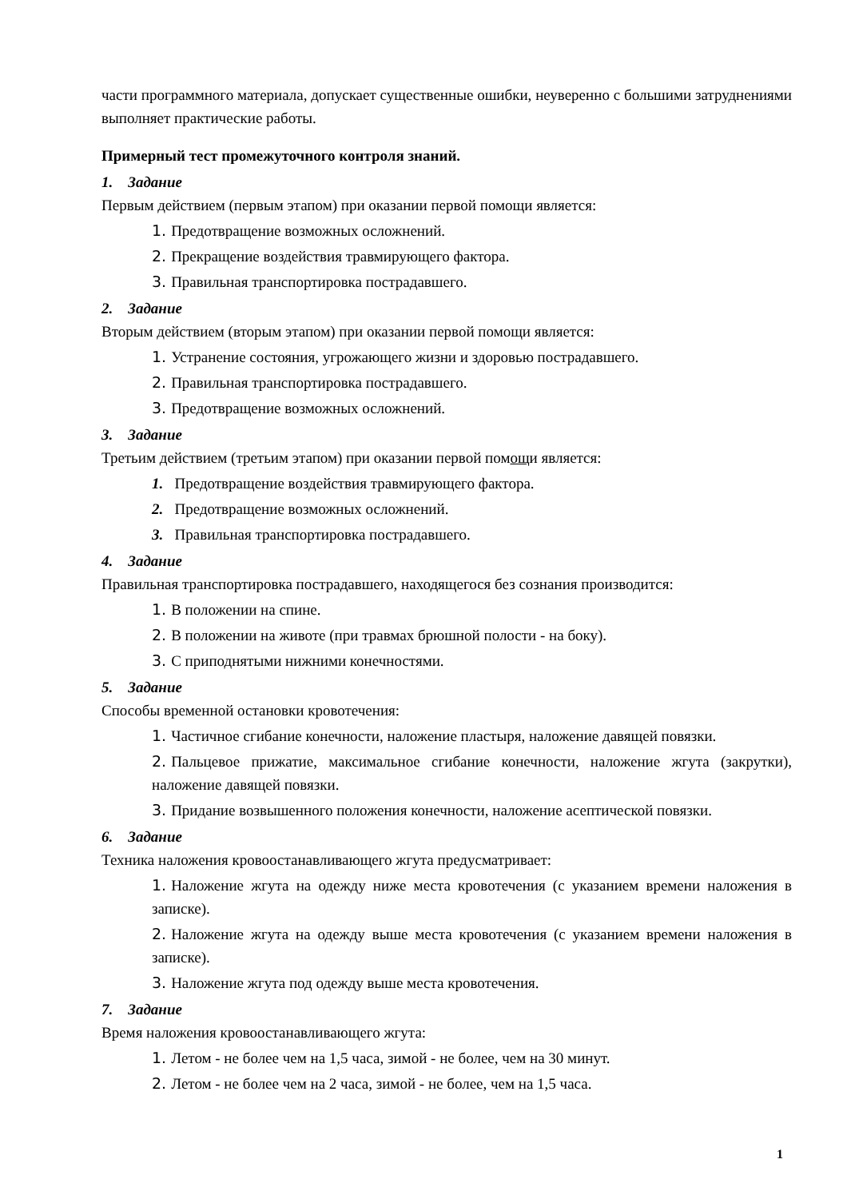части программного материала, допускает существенные ошибки, неуверенно с большими затруднениями выполняет практические работы.
Примерный тест промежуточного контроля знаний.
1. Задание
Первым действием (первым этапом) при оказании первой помощи является:
1. Предотвращение возможных осложнений.
2. Прекращение воздействия травмирующего фактора.
3. Правильная транспортировка пострадавшего.
2. Задание
Вторым действием (вторым этапом) при оказании первой помощи является:
1. Устранение состояния, угрожающего жизни и здоровью пострадавшего.
2. Правильная транспортировка пострадавшего.
3. Предотвращение возможных осложнений.
3. Задание
Третьим действием (третьим этапом) при оказании первой помощи является:
1. Предотвращение воздействия травмирующего фактора.
2. Предотвращение возможных осложнений.
3. Правильная транспортировка пострадавшего.
4. Задание
Правильная транспортировка пострадавшего, находящегося без сознания производится:
1. В положении на спине.
2. В положении на животе (при травмах брюшной полости - на боку).
3. С приподнятыми нижними конечностями.
5. Задание
Способы временной остановки кровотечения:
1. Частичное сгибание конечности, наложение пластыря, наложение давящей повязки.
2. Пальцевое прижатие, максимальное сгибание конечности, наложение жгута (закрутки), наложение давящей повязки.
3. Придание возвышенного положения конечности, наложение асептической повязки.
6. Задание
Техника наложения кровоостанавливающего жгута предусматривает:
1. Наложение жгута на одежду ниже места кровотечения (с указанием времени наложения в записке).
2. Наложение жгута на одежду выше места кровотечения (с указанием времени наложения в записке).
3. Наложение жгута под одежду выше места кровотечения.
7. Задание
Время наложения кровоостанавливающего жгута:
1. Летом - не более чем на 1,5 часа, зимой - не более, чем на 30 минут.
2. Летом - не более чем на 2 часа, зимой - не более, чем на 1,5 часа.
1